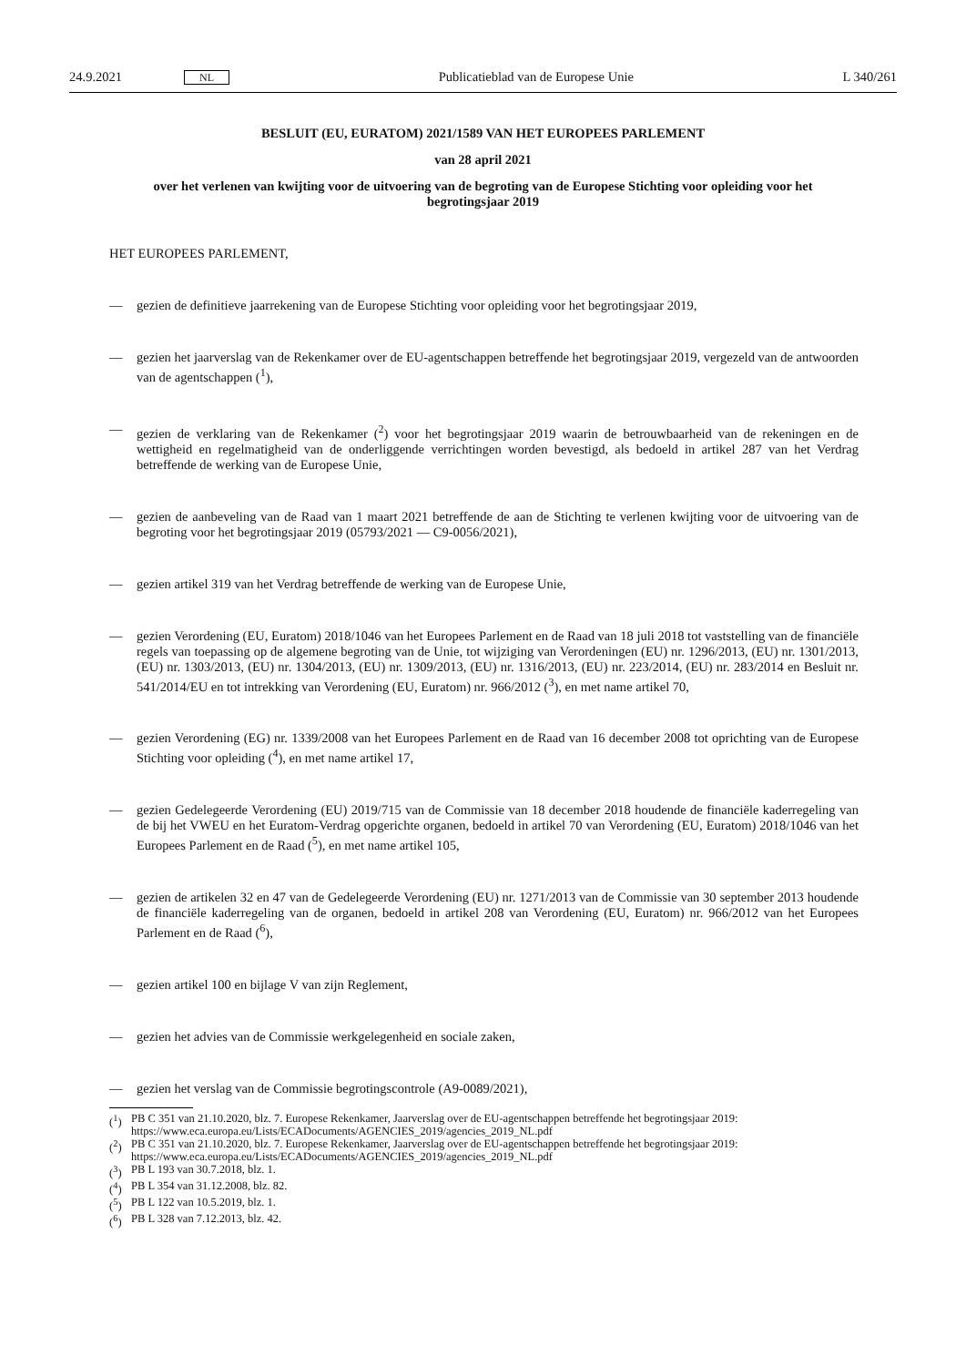24.9.2021 NL Publicatieblad van de Europese Unie L 340/261
BESLUIT (EU, EURATOM) 2021/1589 VAN HET EUROPEES PARLEMENT
van 28 april 2021
over het verlenen van kwijting voor de uitvoering van de begroting van de Europese Stichting voor opleiding voor het begrotingsjaar 2019
HET EUROPEES PARLEMENT,
— gezien de definitieve jaarrekening van de Europese Stichting voor opleiding voor het begrotingsjaar 2019,
— gezien het jaarverslag van de Rekenkamer over de EU-agentschappen betreffende het begrotingsjaar 2019, vergezeld van de antwoorden van de agentschappen (<sup>1</sup>),
— gezien de verklaring van de Rekenkamer (<sup>2</sup>) voor het begrotingsjaar 2019 waarin de betrouwbaarheid van de rekeningen en de wettigheid en regelmatigheid van de onderliggende verrichtingen worden bevestigd, als bedoeld in artikel 287 van het Verdrag betreffende de werking van de Europese Unie,
— gezien de aanbeveling van de Raad van 1 maart 2021 betreffende de aan de Stichting te verlenen kwijting voor de uitvoering van de begroting voor het begrotingsjaar 2019 (05793/2021 — C9-0056/2021),
— gezien artikel 319 van het Verdrag betreffende de werking van de Europese Unie,
— gezien Verordening (EU, Euratom) 2018/1046 van het Europees Parlement en de Raad van 18 juli 2018 tot vaststelling van de financiële regels van toepassing op de algemene begroting van de Unie, tot wijziging van Verordeningen (EU) nr. 1296/2013, (EU) nr. 1301/2013, (EU) nr. 1303/2013, (EU) nr. 1304/2013, (EU) nr. 1309/2013, (EU) nr. 1316/2013, (EU) nr. 223/2014, (EU) nr. 283/2014 en Besluit nr. 541/2014/EU en tot intrekking van Verordening (EU, Euratom) nr. 966/2012 (<sup>3</sup>), en met name artikel 70,
— gezien Verordening (EG) nr. 1339/2008 van het Europees Parlement en de Raad van 16 december 2008 tot oprichting van de Europese Stichting voor opleiding (<sup>4</sup>), en met name artikel 17,
— gezien Gedelegeerde Verordening (EU) 2019/715 van de Commissie van 18 december 2018 houdende de financiële kaderregeling van de bij het VWEU en het Euratom-Verdrag opgerichte organen, bedoeld in artikel 70 van Verordening (EU, Euratom) 2018/1046 van het Europees Parlement en de Raad (<sup>5</sup>), en met name artikel 105,
— gezien de artikelen 32 en 47 van de Gedelegeerde Verordening (EU) nr. 1271/2013 van de Commissie van 30 september 2013 houdende de financiële kaderregeling van de organen, bedoeld in artikel 208 van Verordening (EU, Euratom) nr. 966/2012 van het Europees Parlement en de Raad (<sup>6</sup>),
— gezien artikel 100 en bijlage V van zijn Reglement,
— gezien het advies van de Commissie werkgelegenheid en sociale zaken,
— gezien het verslag van de Commissie begrotingscontrole (A9-0089/2021),
(<sup>1</sup>) PB C 351 van 21.10.2020, blz. 7. Europese Rekenkamer, Jaarverslag over de EU-agentschappen betreffende het begrotingsjaar 2019: https://www.eca.europa.eu/Lists/ECADocuments/AGENCIES_2019/agencies_2019_NL.pdf
(<sup>2</sup>) PB C 351 van 21.10.2020, blz. 7. Europese Rekenkamer, Jaarverslag over de EU-agentschappen betreffende het begrotingsjaar 2019: https://www.eca.europa.eu/Lists/ECADocuments/AGENCIES_2019/agencies_2019_NL.pdf
(<sup>3</sup>) PB L 193 van 30.7.2018, blz. 1.
(<sup>4</sup>) PB L 354 van 31.12.2008, blz. 82.
(<sup>5</sup>) PB L 122 van 10.5.2019, blz. 1.
(<sup>6</sup>) PB L 328 van 7.12.2013, blz. 42.